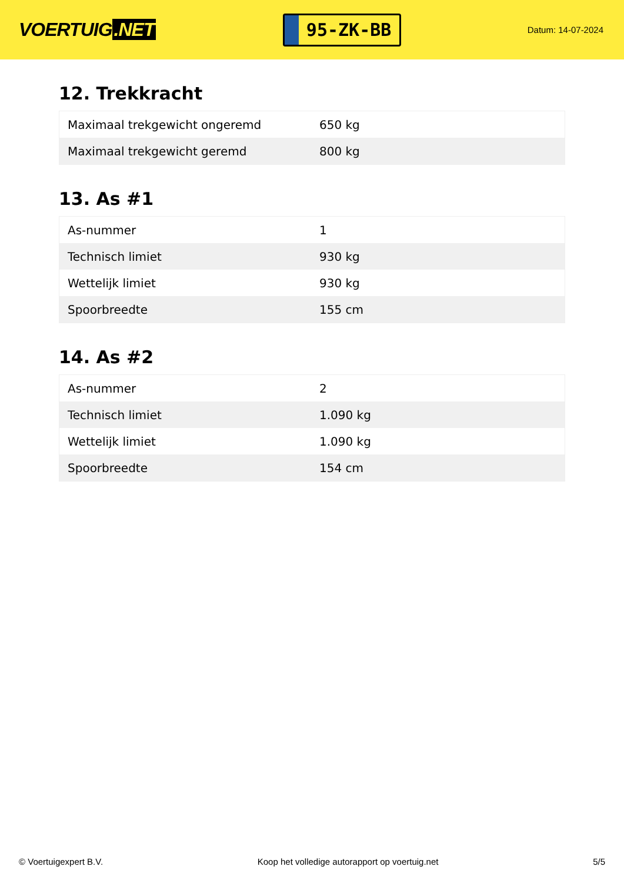VOERTUIG.NET
95-ZK-BB
Datum: 14-07-2024
12. Trekkracht
| Maximaal trekgewicht ongeremd | 650 kg |
| Maximaal trekgewicht geremd | 800 kg |
13. As #1
| As-nummer | 1 |
| Technisch limiet | 930 kg |
| Wettelijk limiet | 930 kg |
| Spoorbreedte | 155 cm |
14. As #2
| As-nummer | 2 |
| Technisch limiet | 1.090 kg |
| Wettelijk limiet | 1.090 kg |
| Spoorbreedte | 154 cm |
© Voertuigexpert B.V. Koop het volledige autorapport op voertuig.net 5/5